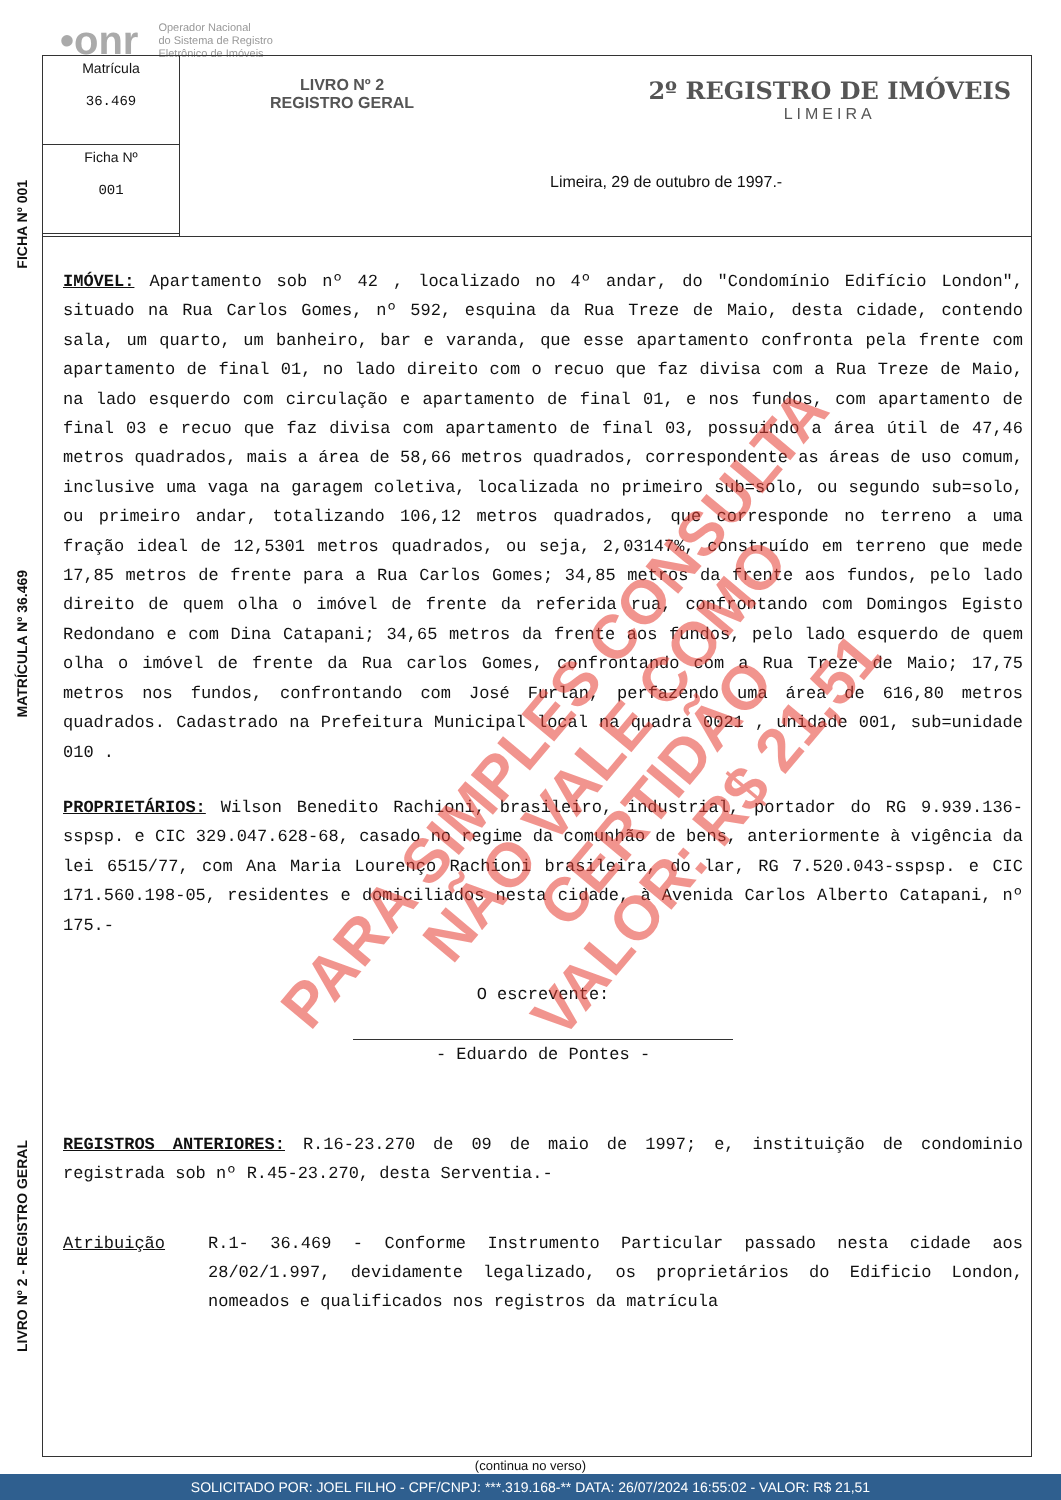•onr Operador Nacional
do Sistema de Registro
Eletrônico de Imóveis
FICHA Nº 001
MATRÍCULA Nº 36.469
LIVRO Nº 2 - REGISTRO GERAL
Matrícula
36.469
Ficha Nº
001
LIVRO Nº 2
REGISTRO GERAL
2º REGISTRO DE IMÓVEIS
LIMEIRA
Limeira, 29 de outubro de 1997.-
IMÓVEL: Apartamento sob nº 42 , localizado no 4º andar, do "Condomínio Edifício London", situado na Rua Carlos Gomes, nº 592, esquina da Rua Treze de Maio, desta cidade, contendo sala, um quarto, um banheiro, bar e varanda, que esse apartamento confronta pela frente com apartamento de final 01, no lado direito com o recuo que faz divisa com a Rua Treze de Maio, na lado esquerdo com circulação e apartamento de final 01, e nos fundos, com apartamento de final 03 e recuo que faz divisa com apartamento de final 03, possuindo a área útil de 47,46 metros quadrados, mais a área de 58,66 metros quadrados, correspondente as áreas de uso comum, inclusive uma vaga na garagem coletiva, localizada no primeiro sub=solo, ou segundo sub=solo, ou primeiro andar, totalizando 106,12 metros quadrados, que corresponde no terreno a uma fração ideal de 12,5301 metros quadrados, ou seja, 2,03147%, construído em terreno que mede 17,85 metros de frente para a Rua Carlos Gomes; 34,85 metros da frente aos fundos, pelo lado direito de quem olha o imóvel de frente da referida rua, confrontando com Domingos Egisto Redondano e com Dina Catapani; 34,65 metros da frente aos fundos, pelo lado esquerdo de quem olha o imóvel de frente da Rua carlos Gomes, confrontando com a Rua Treze de Maio; 17,75 metros nos fundos, confrontando com José Furlan, perfazendo uma área de 616,80 metros quadrados. Cadastrado na Prefeitura Municipal local na quadra 0021 , unidade 001, sub=unidade 010 .
PROPRIETÁRIOS: Wilson Benedito Rachioni, brasileiro, industrial, portador do RG 9.939.136-sspsp. e CIC 329.047.628-68, casado no regime da comunhão de bens, anteriormente à vigência da lei 6515/77, com Ana Maria Lourenço Rachioni brasileira, do lar, RG 7.520.043-sspsp. e CIC 171.560.198-05, residentes e domiciliados nesta cidade, à Avenida Carlos Alberto Catapani, nº 175.-
O escrevente:
- Eduardo de Pontes -
REGISTROS ANTERIORES: R.16-23.270 de 09 de maio de 1997; e, instituição de condominio registrada sob nº R.45-23.270, desta Serventia.-
Atribuição R.1- 36.469 - Conforme Instrumento Particular passado nesta cidade aos 28/02/1.997, devidamente legalizado, os proprietários do Edificio London, nomeados e qualificados nos registros da matrícula
(continua no verso)
PARA SIMPLES CONSULTA
NÃO VALE COMO CERTIDÃO
VALOR: R$ 21,51
SOLICITADO POR: JOEL FILHO - CPF/CNPJ: ***.319.168-** DATA: 26/07/2024 16:55:02 - VALOR: R$ 21,51